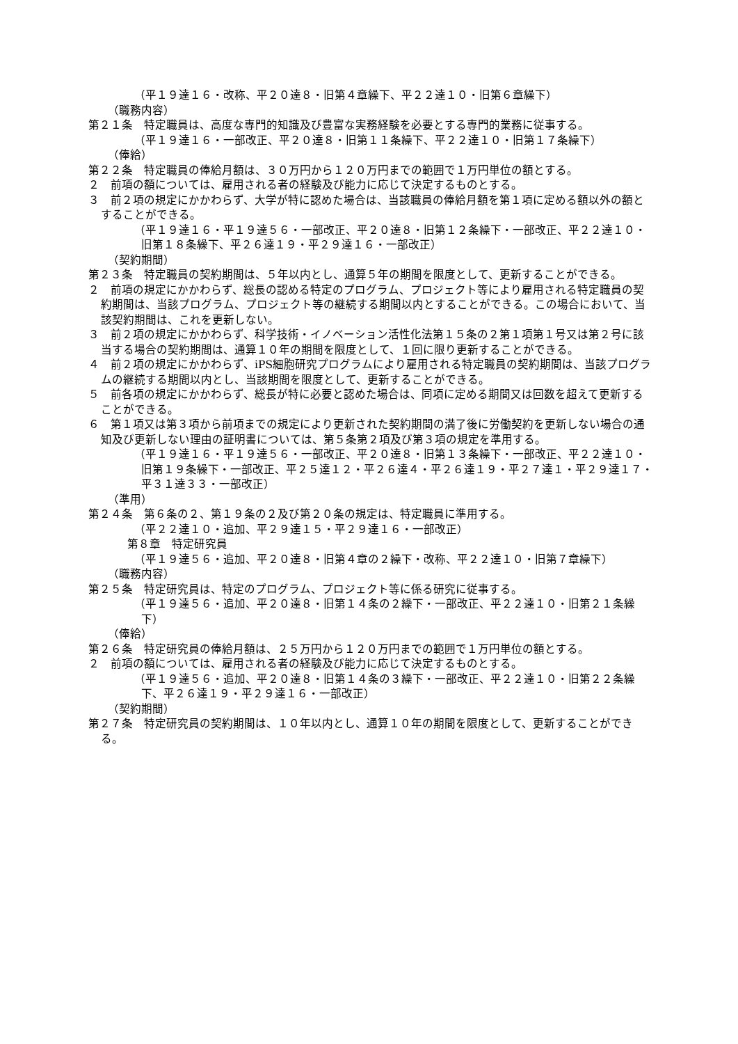（平１９達１６・改称、平２０達８・旧第４章繰下、平２２達１０・旧第６章繰下）
（職務内容）
第２１条　特定職員は、高度な専門的知識及び豊富な実務経験を必要とする専門的業務に従事する。
（平１９達１６・一部改正、平２０達８・旧第１１条繰下、平２２達１０・旧第１７条繰下）
（俸給）
第２２条　特定職員の俸給月額は、３０万円から１２０万円までの範囲で１万円単位の額とする。
２　前項の額については、雇用される者の経験及び能力に応じて決定するものとする。
３　前２項の規定にかかわらず、大学が特に認めた場合は、当該職員の俸給月額を第１項に定める額以外の額とすることができる。
（平１９達１６・平１９達５６・一部改正、平２０達８・旧第１２条繰下・一部改正、平２２達１０・旧第１８条繰下、平２６達１９・平２９達１６・一部改正）
（契約期間）
第２３条　特定職員の契約期間は、５年以内とし、通算５年の期間を限度として、更新することができる。
２　前項の規定にかかわらず、総長の認める特定のプログラム、プロジェクト等により雇用される特定職員の契約期間は、当該プログラム、プロジェクト等の継続する期間以内とすることができる。この場合において、当該契約期間は、これを更新しない。
３　前２項の規定にかかわらず、科学技術・イノベーション活性化法第１５条の２第１項第１号又は第２号に該当する場合の契約期間は、通算１０年の期間を限度として、１回に限り更新することができる。
４　前２項の規定にかかわらず、iPS細胞研究プログラムにより雇用される特定職員の契約期間は、当該プログラムの継続する期間以内とし、当該期間を限度として、更新することができる。
５　前各項の規定にかかわらず、総長が特に必要と認めた場合は、同項に定める期間又は回数を超えて更新することができる。
６　第１項又は第３項から前項までの規定により更新された契約期間の満了後に労働契約を更新しない場合の通知及び更新しない理由の証明書については、第５条第２項及び第３項の規定を準用する。
（平１９達１６・平１９達５６・一部改正、平２０達８・旧第１３条繰下・一部改正、平２２達１０・旧第１９条繰下・一部改正、平２５達１２・平２６達４・平２６達１９・平２７達１・平２９達１７・平３１達３３・一部改正）
（準用）
第２４条　第６条の２、第１９条の２及び第２０条の規定は、特定職員に準用する。
（平２２達１０・追加、平２９達１５・平２９達１６・一部改正）
第８章　特定研究員
（平１９達５６・追加、平２０達８・旧第４章の２繰下・改称、平２２達１０・旧第７章繰下）
（職務内容）
第２５条　特定研究員は、特定のプログラム、プロジェクト等に係る研究に従事する。
（平１９達５６・追加、平２０達８・旧第１４条の２繰下・一部改正、平２２達１０・旧第２１条繰下）
（俸給）
第２６条　特定研究員の俸給月額は、２５万円から１２０万円までの範囲で１万円単位の額とする。
２　前項の額については、雇用される者の経験及び能力に応じて決定するものとする。
（平１９達５６・追加、平２０達８・旧第１４条の３繰下・一部改正、平２２達１０・旧第２２条繰下、平２６達１９・平２９達１６・一部改正）
（契約期間）
第２７条　特定研究員の契約期間は、１０年以内とし、通算１０年の期間を限度として、更新することができる。